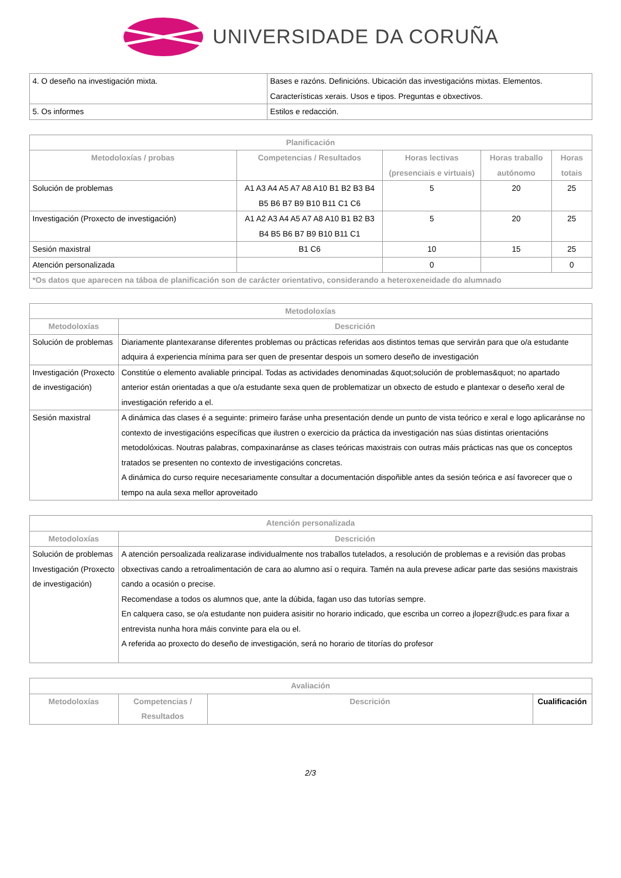UNIVERSIDADE DA CORUÑA
| 4. O deseño na investigación mixta. | Bases e razóns. Definicións. Ubicación das investigacións mixtas. Elementos. Características xerais. Usos e tipos. Preguntas e obxectivos. |
| 5. Os informes | Estilos e redacción. |
| Planificación | | | | |
| --- | --- | --- | --- | --- |
| Metodoloxías / probas | Competencias / Resultados | Horas lectivas (presenciais e virtuais) | Horas traballo autónomo | Horas totais |
| Solución de problemas | A1 A3 A4 A5 A7 A8 A10 B1 B2 B3 B4 B5 B6 B7 B9 B10 B11 C1 C6 | 5 | 20 | 25 |
| Investigación (Proxecto de investigación) | A1 A2 A3 A4 A5 A7 A8 A10 B1 B2 B3 B4 B5 B6 B7 B9 B10 B11 C1 | 5 | 20 | 25 |
| Sesión maxistral | B1 C6 | 10 | 15 | 25 |
| Atención personalizada | | 0 | | 0 |
| *Os datos que aparecen na táboa de planificación son de carácter orientativo, considerando a heteroxeneidade do alumnado | | | | |
| Metodoloxías | |
| --- | --- |
| Metodoloxías | Descrición |
| Solución de problemas | Diariamente plantexaranse diferentes problemas ou prácticas referidas aos distintos temas que servirán para que o/a estudante adquira á experiencia mínima para ser quen de presentar despois un somero deseño de investigación |
| Investigación (Proxecto de investigación) | Constitúe o elemento avaliable principal. Todas as actividades denominadas &quot;solución de problemas&quot; no apartado anterior están orientadas a que o/a estudante sexa quen de problematizar un obxecto de estudo e plantexar o deseño xeral de investigación referido a el. |
| Sesión maxistral | A dinámica das clases é a seguinte: primeiro faráse unha presentación dende un punto de vista teórico e xeral e logo aplicaránse no contexto de investigacións específicas que ilustren o exercicio da práctica da investigación nas súas distintas orientacións metodolóxicas. Noutras palabras, compaxinaránse as clases teóricas maxistrais con outras máis prácticas nas que os conceptos tratados se presenten no contexto de investigacións concretas. A dinámica do curso require necesariamente consultar a documentación dispoñible antes da sesión teórica e así favorecer que o tempo na aula sexa mellor aproveitado |
| Atención personalizada | |
| --- | --- |
| Metodoloxías | Descrición |
| Solución de problemas Investigación (Proxecto de investigación) | A atención persoalizada realizarase individualmente nos traballos tutelados, a resolución de problemas e a revisión das probas obxectivas cando a retroalimentación de cara ao alumno así o requira. Tamén na aula prevese adicar parte das sesións maxistrais cando a ocasión o precise. Recomendase a todos os alumnos que, ante la dúbida, fagan uso das tutorías sempre. En calquera caso, se o/a estudante non puidera asisitir no horario indicado, que escriba un correo a jlopezr@udc.es para fixar a entrevista nunha hora máis convinte para ela ou el. A referida ao proxecto do deseño de investigación, será no horario de titorías do profesor |
| Avaliación | | | |
| --- | --- | --- | --- |
| Metodoloxías | Competencias / Resultados | Descrición | Cualificación |
2/3